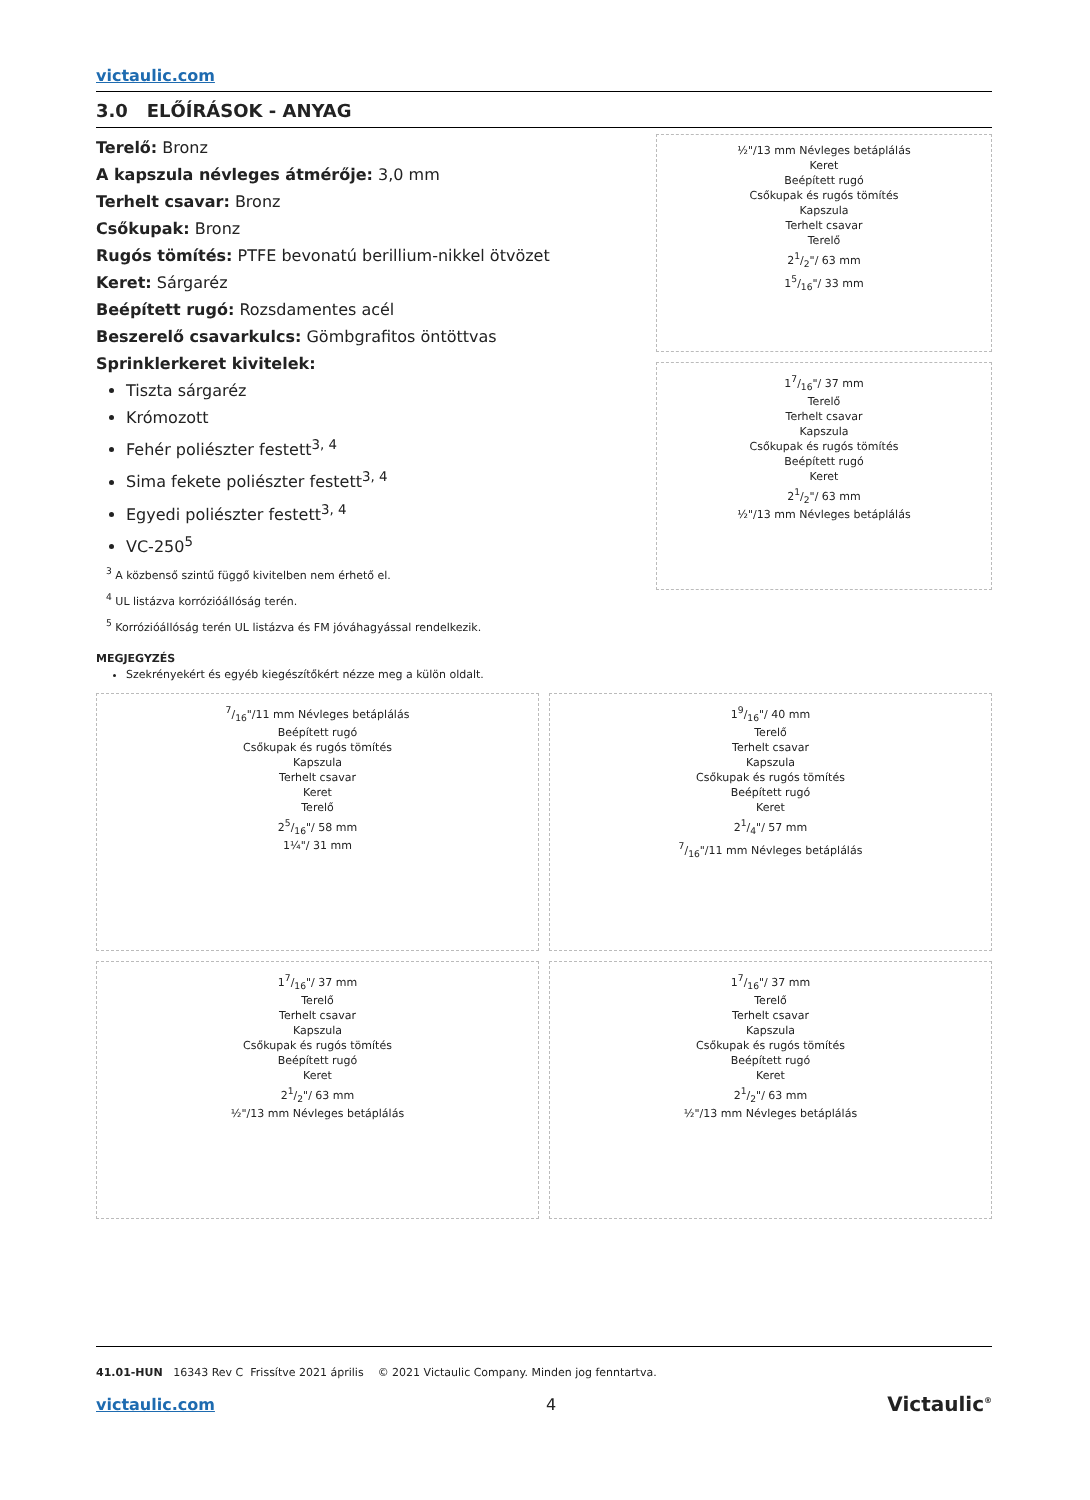victaulic.com
3.0 ELŐÍRÁSOK - ANYAG
Terelő: Bronz
A kapszula névleges átmérője: 3,0 mm
Terhelt csavar: Bronz
Csőkupak: Bronz
Rugós tömítés: PTFE bevonatú berillium-nikkel ötvözet
Keret: Sárgaréz
Beépített rugó: Rozsdamentes acél
Beszerelő csavarkulcs: Gömbgrafitos öntöttvas
Sprinklerkeret kivitelek:
Tiszta sárgaréz
Krómozott
Fehér poliészter festett<sup>3, 4</sup>
Sima fekete poliészter festett<sup>3, 4</sup>
Egyedi poliészter festett<sup>3, 4</sup>
VC-250<sup>5</sup>
<sup>3</sup> A közbenső szintű függő kivitelben nem érhető el.
<sup>4</sup> UL listázva korrózióállóság terén.
<sup>5</sup> Korrózióállóság terén UL listázva és FM jóváhagyással rendelkezik.
MEGJEGYZÉS
Szekrényekért és egyéb kiegészítőkért nézze meg a külön oldalt.
½"/13 mm Névleges betáplálás
Keret
Beépített rugó
Csőkupak és rugós tömítés
Kapszula
Terhelt csavar
Terelő
21/2"/ 63 mm
15/16"/ 33 mm
17/16"/ 37 mm
Terelő
Terhelt csavar
Kapszula
Csőkupak és rugós tömítés
Beépített rugó
Keret
21/2"/ 63 mm
½"/13 mm Névleges betáplálás
7/16"/11 mm Névleges betáplálás
Beépített rugó
Csőkupak és rugós tömítés
Kapszula
Terhelt csavar
Keret
Terelő
25/16"/ 58 mm
1¼"/ 31 mm
19/16"/ 40 mm
Terelő
Terhelt csavar
Kapszula
Csőkupak és rugós tömítés
Beépített rugó
Keret
21/4"/ 57 mm
7/16"/11 mm Névleges betáplálás
17/16"/ 37 mm
Terelő
Terhelt csavar
Kapszula
Csőkupak és rugós tömítés
Beépített rugó
Keret
21/2"/ 63 mm
½"/13 mm Névleges betáplálás
17/16"/ 37 mm
Terelő
Terhelt csavar
Kapszula
Csőkupak és rugós tömítés
Beépített rugó
Keret
21/2"/ 63 mm
½"/13 mm Névleges betáplálás
41.01-HUN 16343 Rev C Frissítve 2021 április © 2021 Victaulic Company. Minden jog fenntartva.
victaulic.com 4 Victaulic<sup>®</sup>